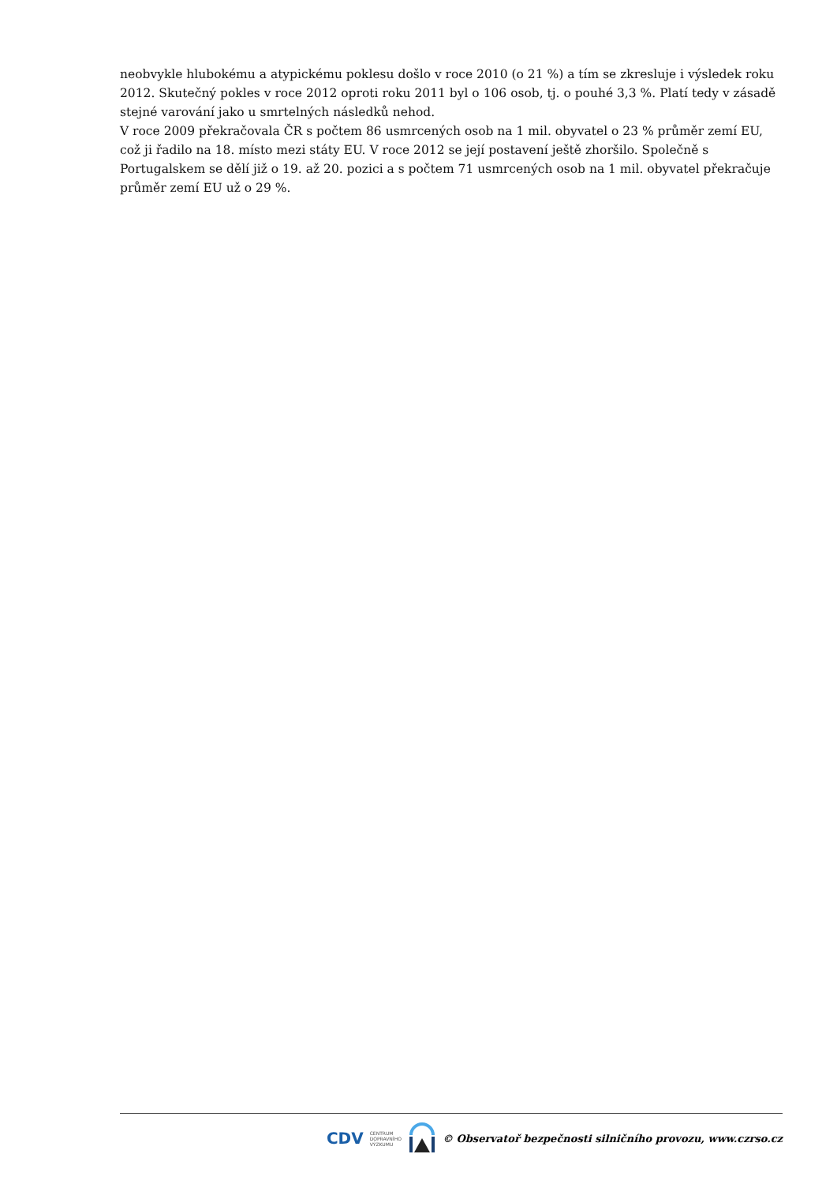neobvykle hlubokému a atypickému poklesu došlo v roce 2010 (o 21 %) a tím se zkresluje i výsledek roku 2012. Skutečný pokles v roce 2012 oproti roku 2011 byl o 106 osob, tj. o pouhé 3,3 %. Platí tedy v zásadě stejné varování jako u smrtelných následků nehod.
V roce 2009 překračovala ČR s počtem 86 usmrcených osob na 1 mil. obyvatel o 23 % průměr zemí EU, což ji řadilo na 18. místo mezi státy EU. V roce 2012 se její postavení ještě zhoršilo. Společně s Portugalskem se dělí již o 19. až 20. pozici a s počtem 71 usmrcených osob na 1 mil. obyvatel překračuje průměr zemí EU už o 29 %.
CDV CENTRUM
DOPRAVNÍHO
VÝZKUMU © Observatoř bezpečnosti silničního provozu, www.czrso.cz